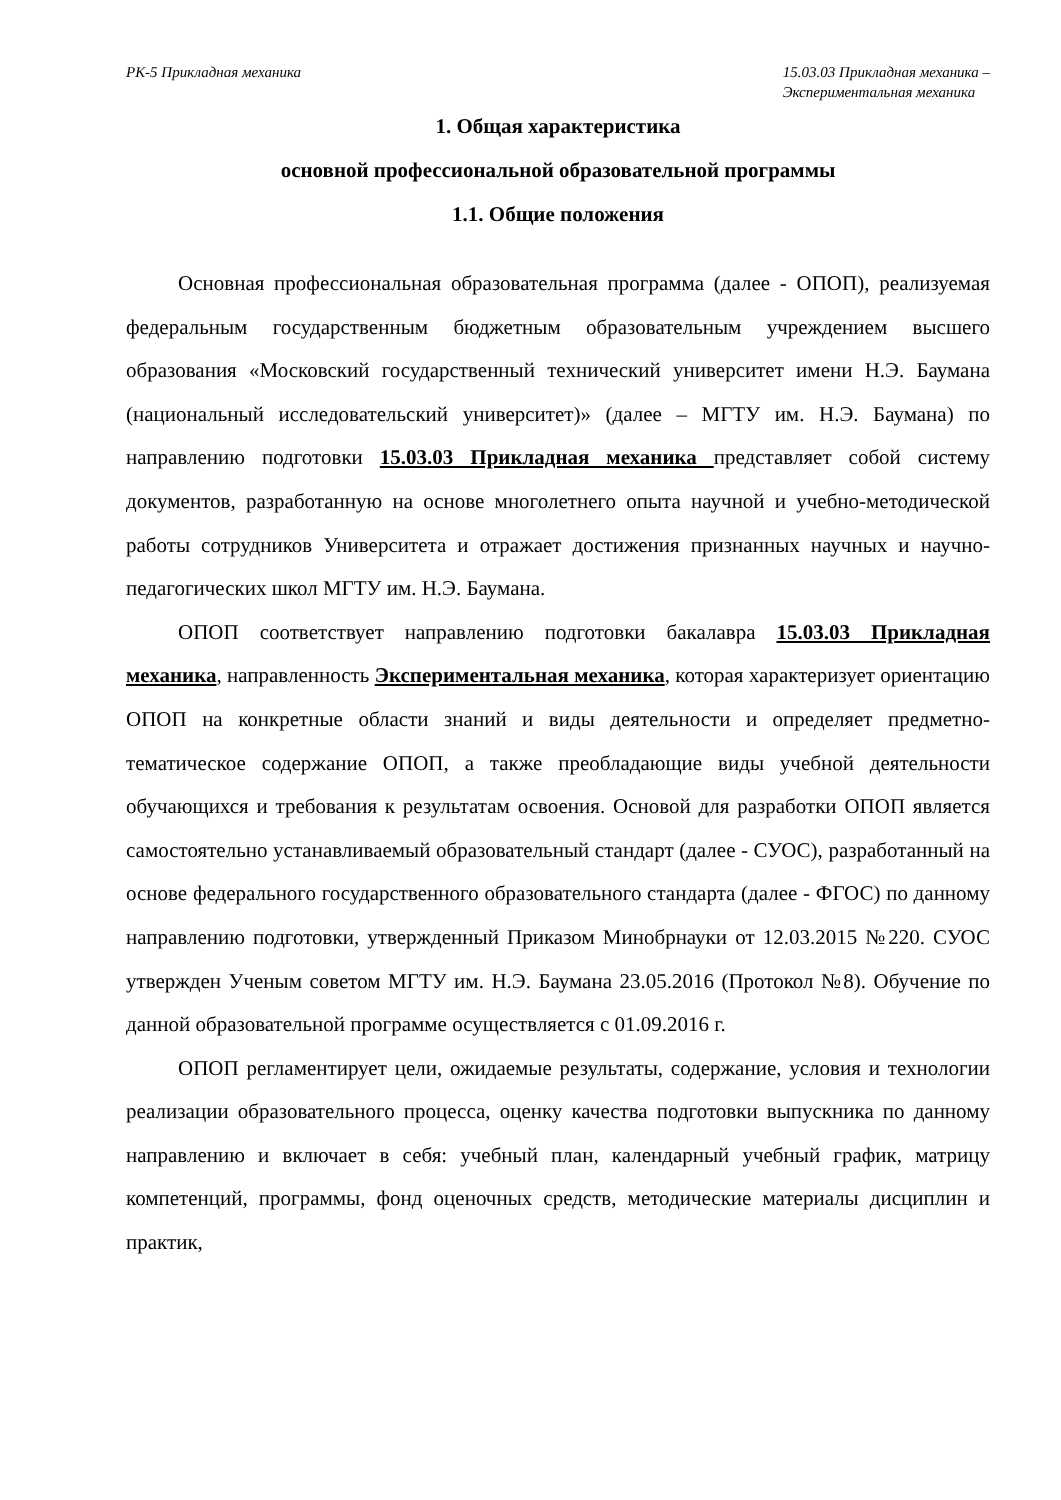РК-5 Прикладная механика 15.03.03 Прикладная механика –
Экспериментальная механика
1. Общая характеристика
основной профессиональной образовательной программы
1.1. Общие положения
Основная профессиональная образовательная программа (далее - ОПОП), реализуемая федеральным государственным бюджетным образовательным учреждением высшего образования «Московский государственный технический университет имени Н.Э. Баумана (национальный исследовательский университет)» (далее – МГТУ им. Н.Э. Баумана) по направлению подготовки 15.03.03 Прикладная механика представляет собой систему документов, разработанную на основе многолетнего опыта научной и учебно-методической работы сотрудников Университета и отражает достижения признанных научных и научно-педагогических школ МГТУ им. Н.Э. Баумана.
ОПОП соответствует направлению подготовки бакалавра 15.03.03 Прикладная механика, направленность Экспериментальная механика, которая характеризует ориентацию ОПОП на конкретные области знаний и виды деятельности и определяет предметно-тематическое содержание ОПОП, а также преобладающие виды учебной деятельности обучающихся и требования к результатам освоения. Основой для разработки ОПОП является самостоятельно устанавливаемый образовательный стандарт (далее - СУОС), разработанный на основе федерального государственного образовательного стандарта (далее - ФГОС) по данному направлению подготовки, утвержденный Приказом Минобрнауки от 12.03.2015 №220. СУОС утвержден Ученым советом МГТУ им. Н.Э. Баумана 23.05.2016 (Протокол №8). Обучение по данной образовательной программе осуществляется с 01.09.2016 г.
ОПОП регламентирует цели, ожидаемые результаты, содержание, условия и технологии реализации образовательного процесса, оценку качества подготовки выпускника по данному направлению и включает в себя: учебный план, календарный учебный график, матрицу компетенций, программы, фонд оценочных средств, методические материалы дисциплин и практик,